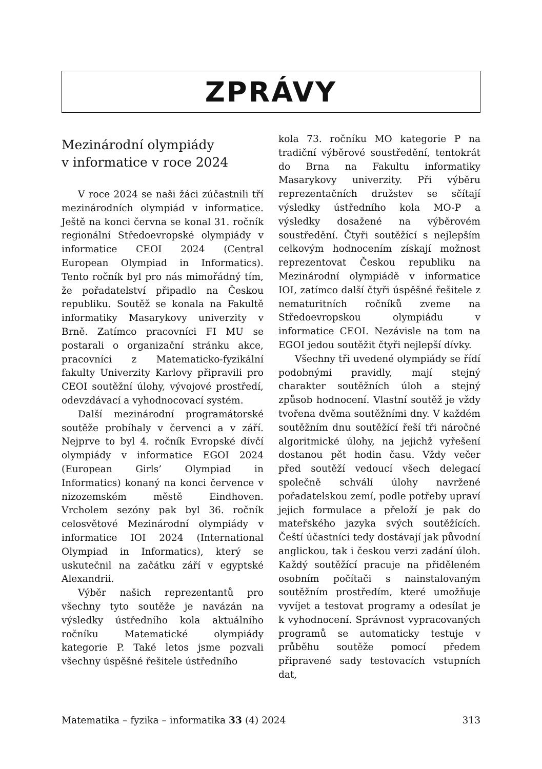ZPRÁVY
Mezinárodní olympiády
v informatice v roce 2024
V roce 2024 se naši žáci zúčastnili tří mezinárodních olympiád v informatice. Ještě na konci června se konal 31. ročník regionální Středoevropské olympiády v informatice CEOI 2024 (Central European Olympiad in Informatics). Tento ročník byl pro nás mimořádný tím, že pořadatelství připadlo na Českou republiku. Soutěž se konala na Fakultě informatiky Masarykovy univerzity v Brně. Zatímco pracovníci FI MU se postarali o organizační stránku akce, pracovníci z Matematicko-fyzikální fakulty Univerzity Karlovy připravili pro CEOI soutěžní úlohy, vývojové prostředí, odevzdávací a vyhodnocovací systém.
Další mezinárodní programátorské soutěže probíhaly v červenci a v září. Nejprve to byl 4. ročník Evropské dívčí olympiády v informatice EGOI 2024 (European Girls’ Olympiad in Informatics) konaný na konci července v nizozemském městě Eindhoven. Vrcholem sezóny pak byl 36. ročník celosvětové Mezinárodní olympiády v informatice IOI 2024 (International Olympiad in Informatics), který se uskutečnil na začátku září v egyptské Alexandrii.
Výběr našich reprezentantů pro všechny tyto soutěže je navázán na výsledky ústředního kola aktuálního ročníku Matematické olympiády kategorie P. Také letos jsme pozvali všechny úspěšné řešitele ústředního
kola 73. ročníku MO kategorie P na tradiční výběrové soustředění, tentokrát do Brna na Fakultu informatiky Masarykovy univerzity. Při výběru reprezentačních družstev se sčítají výsledky ústředního kola MO-P a výsledky dosažené na výběrovém soustředění. Čtyři soutěžící s nejlepším celkovým hodnocením získají možnost reprezentovat Českou republiku na Mezinárodní olympiádě v informatice IOI, zatímco další čtyři úspěšné řešitele z nematuritních ročníků zveme na Středoevropskou olympiádu v informatice CEOI. Nezávisle na tom na EGOI jedou soutěžit čtyři nejlepší dívky.
Všechny tři uvedené olympiády se řídí podobnými pravidly, mají stejný charakter soutěžních úloh a stejný způsob hodnocení. Vlastní soutěž je vždy tvořena dvěma soutěžními dny. V každém soutěžním dnu soutěžící řeší tři náročné algoritmické úlohy, na jejichž vyřešení dostanou pět hodin času. Vždy večer před soutěží vedoucí všech delegací společně schválí úlohy navržené pořadatelskou zemí, podle potřeby upraví jejich formulace a přeloží je pak do mateřského jazyka svých soutěžících. Čeští účastníci tedy dostávají jak původní anglickou, tak i českou verzi zadání úloh. Každý soutěžící pracuje na přiděleném osobním počítači s nainstalovaným soutěžním prostředím, které umožňuje vyvíjet a testovat programy a odesílat je k vyhodnocení. Správnost vypracovaných programů se automaticky testuje v průběhu soutěže pomocí předem připravené sady testovacích vstupních dat,
Matematika – fyzika – informatika 33 (4) 2024 313